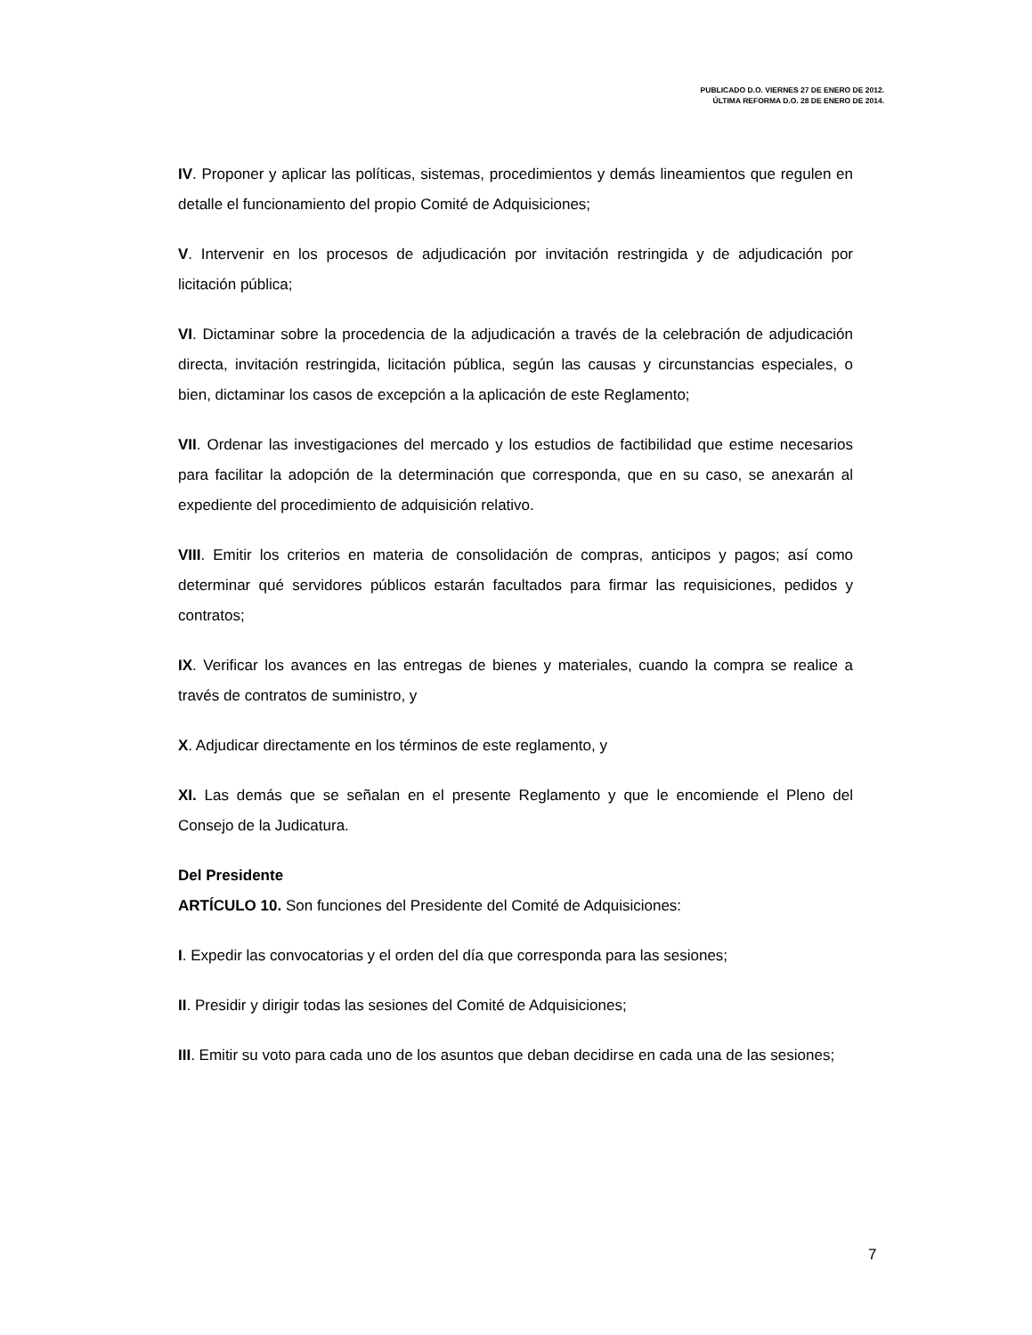PUBLICADO D.O. VIERNES 27 DE ENERO DE 2012.
ÚLTIMA REFORMA D.O. 28 DE ENERO DE 2014.
IV. Proponer y aplicar las políticas, sistemas, procedimientos y demás lineamientos que regulen en detalle el funcionamiento del propio Comité de Adquisiciones;
V. Intervenir en los procesos de adjudicación por invitación restringida y de adjudicación por licitación pública;
VI. Dictaminar sobre la procedencia de la adjudicación a través de la celebración de adjudicación directa, invitación restringida, licitación pública, según las causas y circunstancias especiales, o bien, dictaminar los casos de excepción a la aplicación de este Reglamento;
VII. Ordenar las investigaciones del mercado y los estudios de factibilidad que estime necesarios para facilitar la adopción de la determinación que corresponda, que en su caso, se anexarán al expediente del procedimiento de adquisición relativo.
VIII. Emitir los criterios en materia de consolidación de compras, anticipos y pagos; así como determinar qué servidores públicos estarán facultados para firmar las requisiciones, pedidos y contratos;
IX. Verificar los avances en las entregas de bienes y materiales, cuando la compra se realice a través de contratos de suministro, y
X. Adjudicar directamente en los términos de este reglamento, y
XI. Las demás que se señalan en el presente Reglamento y que le encomiende el Pleno del Consejo de la Judicatura.
Del Presidente
ARTÍCULO 10. Son funciones del Presidente del Comité de Adquisiciones:
I. Expedir las convocatorias y el orden del día que corresponda para las sesiones;
II. Presidir y dirigir todas las sesiones del Comité de Adquisiciones;
III. Emitir su voto para cada uno de los asuntos que deban decidirse en cada una de las sesiones;
7